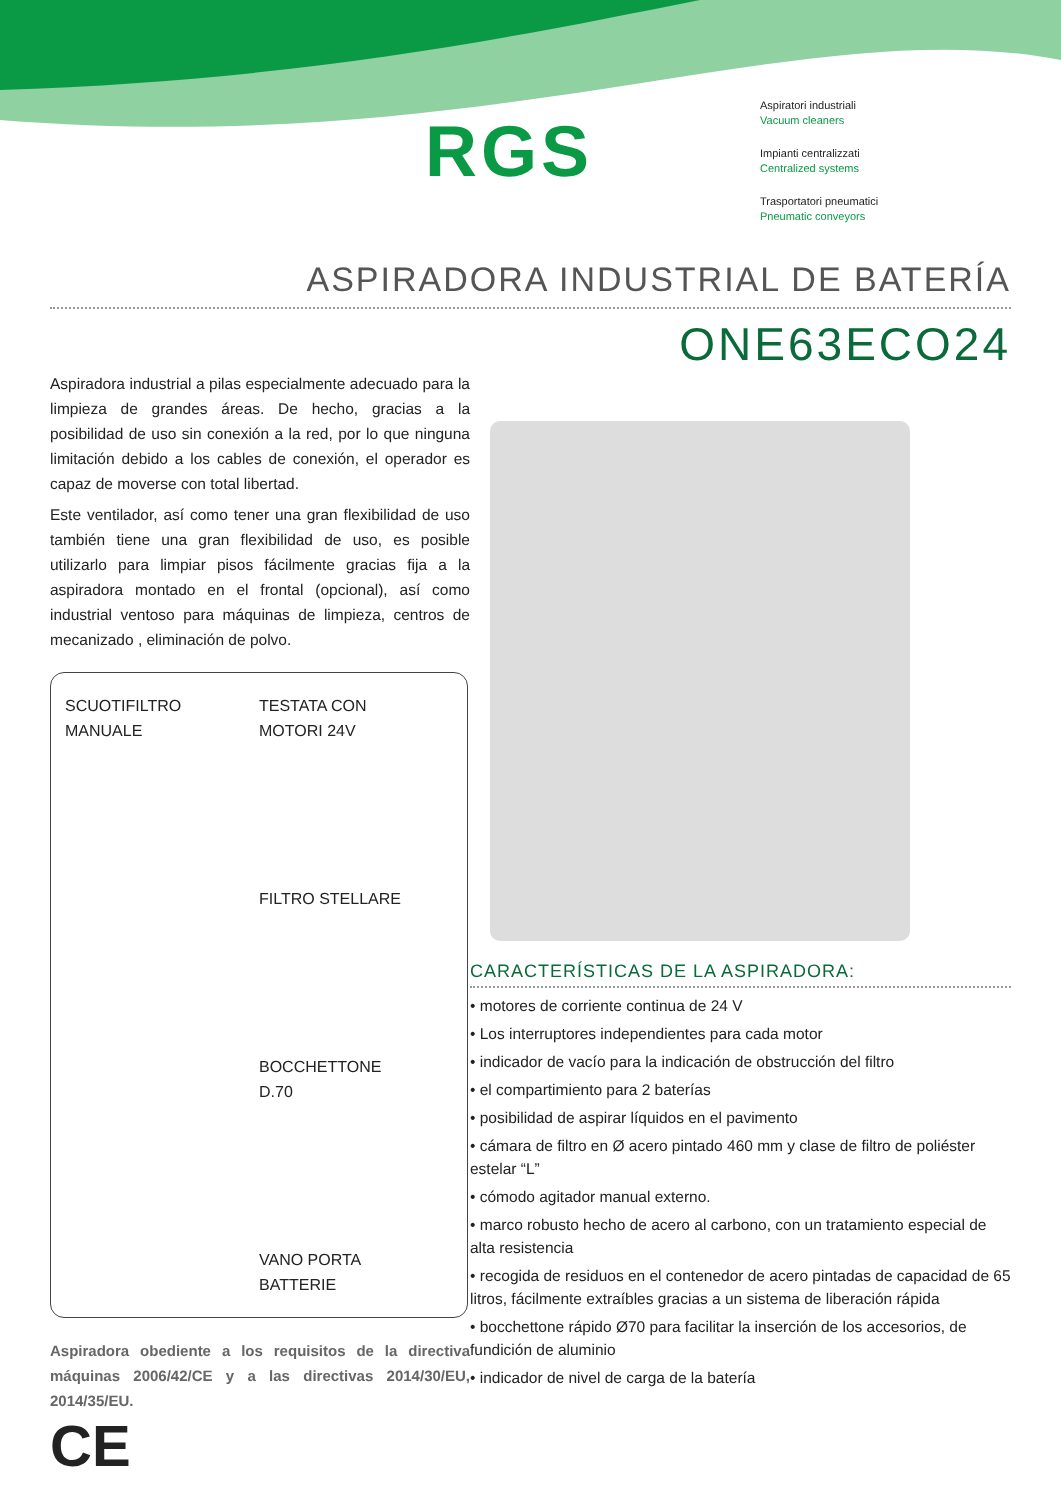RGS
Aspiratori industriali
Vacuum cleaners
Impianti centralizzati
Centralized systems
Trasportatori pneumatici
Pneumatic conveyors
ASPIRADORA INDUSTRIAL DE BATERÍA
ONE63ECO24
Aspiradora industrial a pilas especialmente adecuado para la limpieza de grandes áreas. De hecho, gracias a la posibilidad de uso sin conexión a la red, por lo que ninguna limitación debido a los cables de conexión, el operador es capaz de moverse con total libertad.
Este ventilador, así como tener una gran flexibilidad de uso también tiene una gran flexibilidad de uso, es posible utilizarlo para limpiar pisos fácilmente gracias fija a la aspiradora montado en el frontal (opcional), así como industrial ventoso para máquinas de limpieza, centros de mecanizado , eliminación de polvo.
SCUOTIFILTRO
MANUALE
TESTATA CON
MOTORI 24V
FILTRO STELLARE
BOCCHETTONE
D.70
VANO PORTA
BATTERIE
Aspiradora obediente a los requisitos de la directiva máquinas 2006/42/CE y a las directivas 2014/30/EU, 2014/35/EU.
CE
CARACTERÍSTICAS DE LA ASPIRADORA:
• motores de corriente continua de 24 V
• Los interruptores independientes para cada motor
• indicador de vacío para la indicación de obstrucción del filtro
• el compartimiento para 2 baterías
• posibilidad de aspirar líquidos en el pavimento
• cámara de filtro en Ø acero pintado 460 mm y clase de filtro de poliéster estelar “L”
• cómodo agitador manual externo.
• marco robusto hecho de acero al carbono, con un tratamiento especial de alta resistencia
• recogida de residuos en el contenedor de acero pintadas de capacidad de 65 litros, fácilmente extraíbles gracias a un sistema de liberación rápida
• bocchettone rápido Ø70 para facilitar la inserción de los accesorios, de fundición de aluminio
• indicador de nivel de carga de la batería